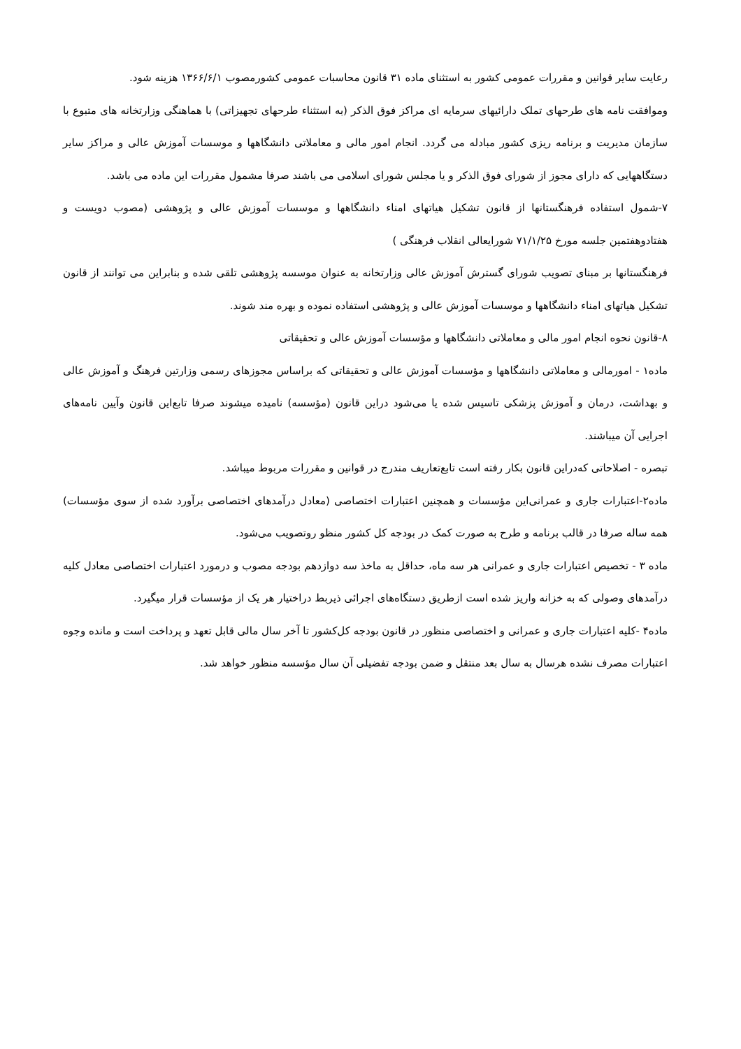رعایت سایر قوانین و مقررات عمومی کشور به استثنای ماده ۳۱ قانون محاسبات عمومی کشورمصوب ۱۳۶۶/۶/۱ هزینه شود.
وموافقت نامه های طرحهای تملک دارائیهای سرمایه ای مراکز فوق الذکر (به استثناء طرحهای تجهیزاتی) با هماهنگی وزارتخانه های متبوع با سازمان مدیریت و برنامه ریزی کشور مبادله می گردد. انجام امور مالی و معاملاتی دانشگاهها و موسسات آموزش عالی و مراکز سایر دستگاههایی که دارای مجوز از شورای فوق الذکر و یا مجلس شورای اسلامی می باشند صرفا مشمول مقررات این ماده می باشد.
۷-شمول استفاده فرهنگستانها از قانون تشکیل هیاتهای امناء دانشگاهها و موسسات آموزش عالی و پژوهشی (مصوب دویست و هفتادوهفتمین جلسه مورخ ۷۱/۱/۲۵ شورایعالی انقلاب فرهنگی )
فرهنگستانها بر مبنای تصویب شورای گسترش آموزش عالی وزارتخانه به عنوان موسسه پژوهشی تلقی شده و بنابراین می توانند از قانون تشکیل هیاتهای امناء دانشگاهها و موسسات آموزش عالی و پژوهشی استفاده نموده و بهره مند شوند.
۸-قانون نحوه انجام امور مالی و معاملاتی دانشگاهها و مؤسسات آموزش عالی و تحقیقاتی
ماده۱ - امورمالی و معاملاتی دانشگاهها و مؤسسات آموزش عالی و تحقیقاتی که براساس مجوزهای رسمی وزارتین فرهنگ و آموزش عالی و بهداشت، درمان و آموزش پزشکی تاسیس شده یا می‌شود دراین قانون (مؤسسه) نامیده میشوند صرفا تابع‌این قانون وآیین نامه‌های اجرایی آن میباشند.
تبصره - اصلاحاتی که‌دراین قانون بکار رفته است تابع‌تعاریف مندرج در قوانین و مقررات مربوط میباشد.
ماده۲-اعتبارات جاری و عمرانی‌این مؤسسات و همچنین اعتبارات اختصاصی (معادل درآمدهای اختصاصی برآورد شده از سوی مؤسسات) همه ساله صرفا در قالب برنامه و طرح به صورت کمک در بودجه کل کشور منظو روتصویب می‌شود.
ماده ۳ - تخصیص اعتبارات جاری و عمرانی هر سه ماه، حداقل به ماخذ سه دوازدهم بودجه مصوب و درمورد اعتبارات اختصاصی معادل کلیه درآمدهای وصولی که به خزانه واریز شده است ازطریق دستگاه‌های اجرائی ذیربط دراختیار هر یک از مؤسسات قرار میگیرد.
ماده۴ -کلیه اعتبارات جاری و عمرانی و اختصاصی منظور در قانون بودجه کل‌کشور تا آخر سال مالی قابل تعهد و پرداخت است و مانده وجوه اعتبارات مصرف نشده هرسال به سال بعد منتقل و ضمن بودجه تفضیلی آن سال مؤسسه منظور خواهد شد.